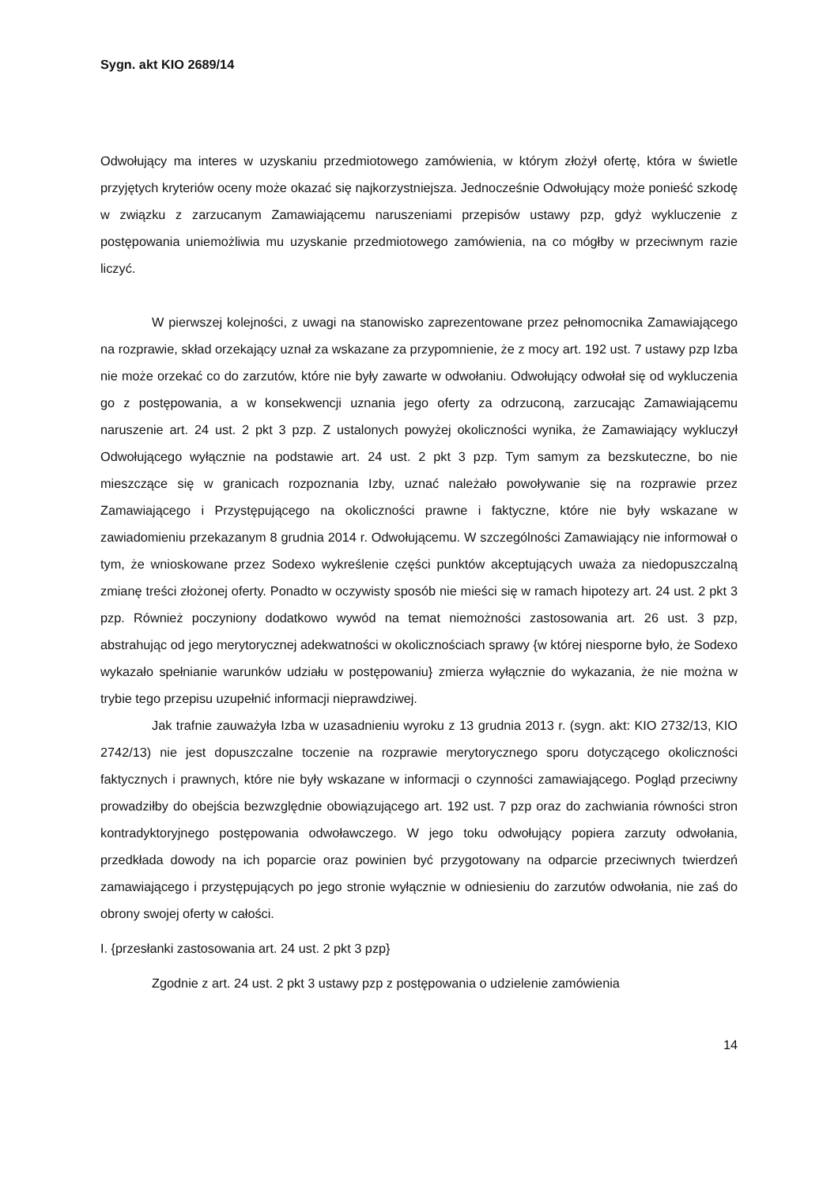Sygn. akt KIO 2689/14
Odwołujący ma interes w uzyskaniu przedmiotowego zamówienia, w którym złożył ofertę, która w świetle przyjętych kryteriów oceny może okazać się najkorzystniejsza. Jednocześnie Odwołujący może ponieść szkodę w związku z zarzucanym Zamawiającemu naruszeniami przepisów ustawy pzp, gdyż wykluczenie z postępowania uniemożliwia mu uzyskanie przedmiotowego zamówienia, na co mógłby w przeciwnym razie liczyć.
W pierwszej kolejności, z uwagi na stanowisko zaprezentowane przez pełnomocnika Zamawiającego na rozprawie, skład orzekający uznał za wskazane za przypomnienie, że z mocy art. 192 ust. 7 ustawy pzp Izba nie może orzekać co do zarzutów, które nie były zawarte w odwołaniu. Odwołujący odwołał się od wykluczenia go z postępowania, a w konsekwencji uznania jego oferty za odrzuconą, zarzucając Zamawiającemu naruszenie art. 24 ust. 2 pkt 3 pzp. Z ustalonych powyżej okoliczności wynika, że Zamawiający wykluczył Odwołującego wyłącznie na podstawie art. 24 ust. 2 pkt 3 pzp. Tym samym za bezskuteczne, bo nie mieszczące się w granicach rozpoznania Izby, uznać należało powoływanie się na rozprawie przez Zamawiającego i Przystępującego na okoliczności prawne i faktyczne, które nie były wskazane w zawiadomieniu przekazanym 8 grudnia 2014 r. Odwołującemu. W szczególności Zamawiający nie informował o tym, że wnioskowane przez Sodexo wykreślenie części punktów akceptujących uważa za niedopuszczalną zmianę treści złożonej oferty. Ponadto w oczywisty sposób nie mieści się w ramach hipotezy art. 24 ust. 2 pkt 3 pzp. Również poczyniony dodatkowo wywód na temat niemożności zastosowania art. 26 ust. 3 pzp, abstrahując od jego merytorycznej adekwatności w okolicznościach sprawy {w której niesporne było, że Sodexo wykazało spełnianie warunków udziału w postępowaniu} zmierza wyłącznie do wykazania, że nie można w trybie tego przepisu uzupełnić informacji nieprawdziwej.
Jak trafnie zauważyła Izba w uzasadnieniu wyroku z 13 grudnia 2013 r. (sygn. akt: KIO 2732/13, KIO 2742/13) nie jest dopuszczalne toczenie na rozprawie merytorycznego sporu dotyczącego okoliczności faktycznych i prawnych, które nie były wskazane w informacji o czynności zamawiającego. Pogląd przeciwny prowadziłby do obejścia bezwzględnie obowiązującego art. 192 ust. 7 pzp oraz do zachwiania równości stron kontradyktoryjnego postępowania odwoławczego. W jego toku odwołujący popiera zarzuty odwołania, przedkłada dowody na ich poparcie oraz powinien być przygotowany na odparcie przeciwnych twierdzeń zamawiającego i przystępujących po jego stronie wyłącznie w odniesieniu do zarzutów odwołania, nie zaś do obrony swojej oferty w całości.
I. {przesłanki zastosowania art. 24 ust. 2 pkt 3 pzp}
Zgodnie z art. 24 ust. 2 pkt 3 ustawy pzp z postępowania o udzielenie zamówienia
14